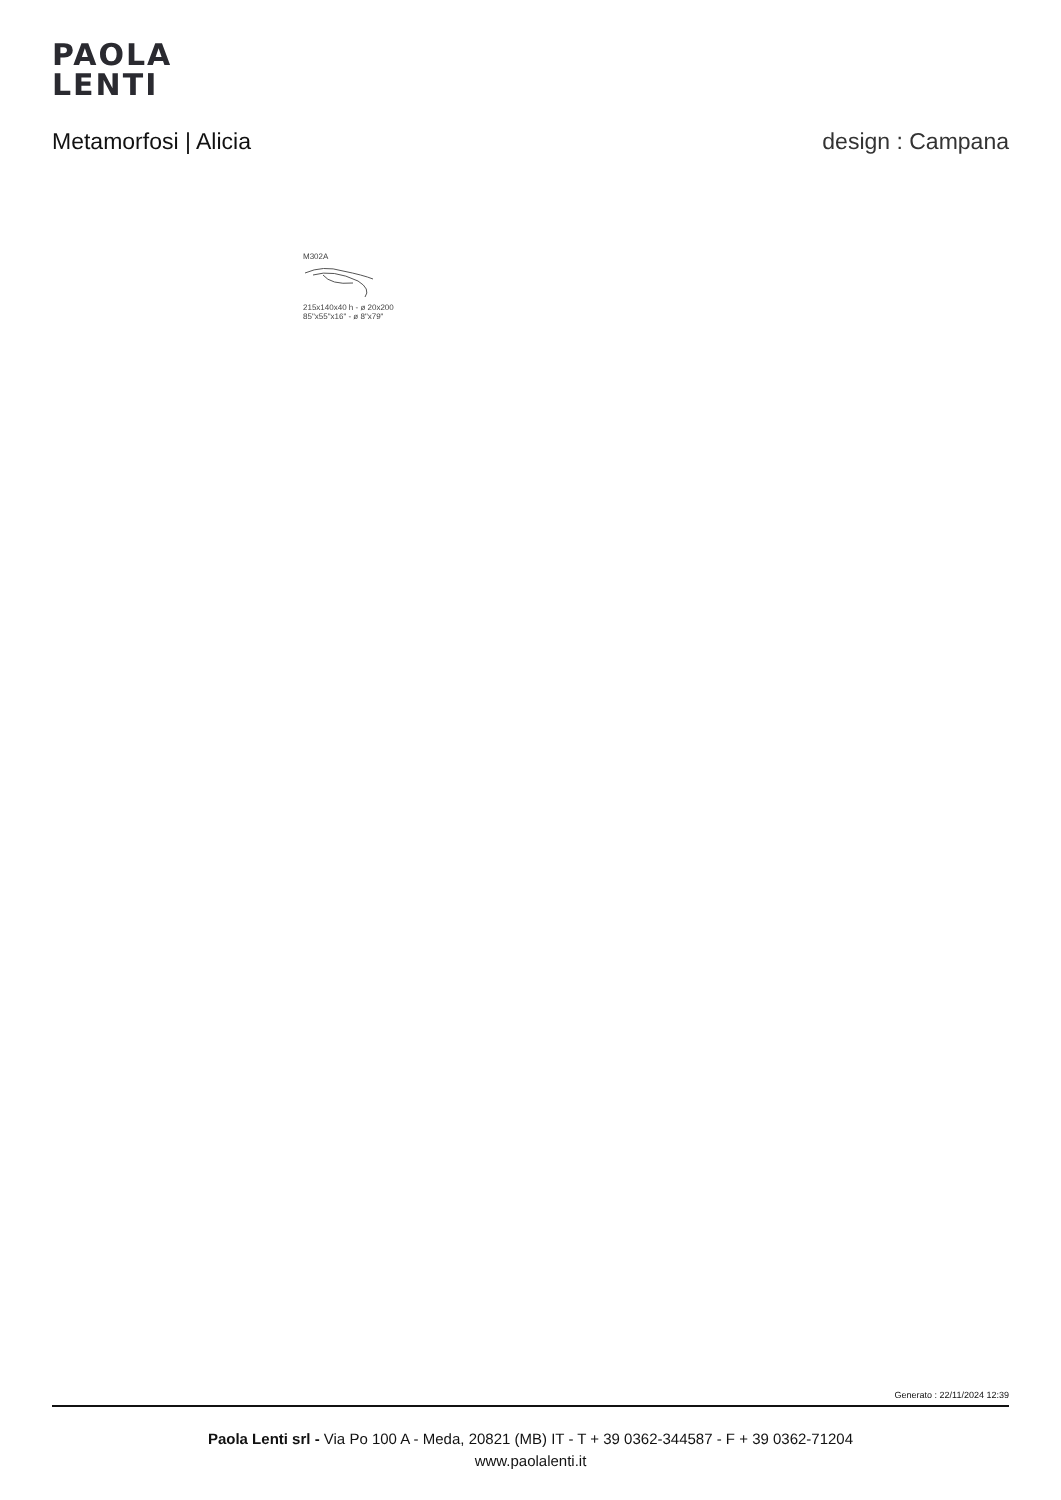PAOLA
LENTI
Metamorfosi | Alicia design : Campana
M302A
215x140x40 h - ø 20x200
85"x55"x16" - ø 8"x79"
Generato : 22/11/2024 12:39
Paola Lenti srl - Via Po 100 A - Meda, 20821 (MB) IT - T + 39 0362-344587 - F + 39 0362-71204
www.paolalenti.it